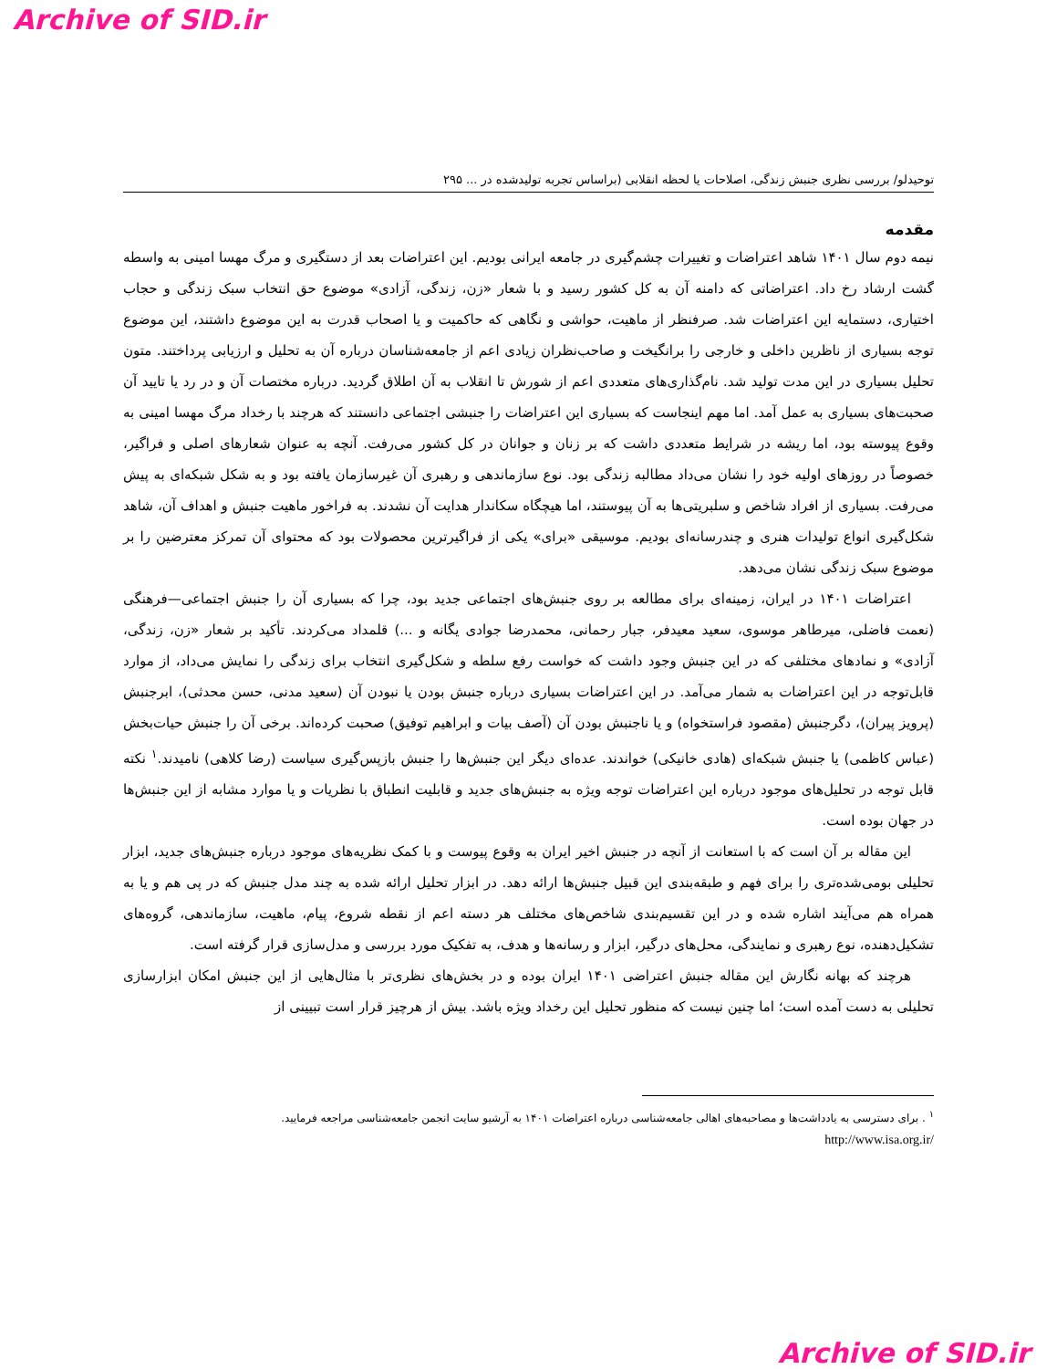Archive of SID.ir
توحیدلو/ بررسی نظری جنبش زندگی، اصلاحات یا لحظه انقلابی (براساس تجربه تولیدشده در ... ۲۹۵
مقدمه
نیمه دوم سال ۱۴۰۱ شاهد اعتراضات و تغییرات چشم‌گیری در جامعه ایرانی بودیم. این اعتراضات بعد از دستگیری و مرگ مهسا امینی به واسطه گشت ارشاد رخ داد. اعتراضاتی که دامنه آن به کل کشور رسید و با شعار «زن، زندگی، آزادی» موضوع حق انتخاب سبک زندگی و حجاب اختیاری، دستمایه این اعتراضات شد. صرفنظر از ماهیت، حواشی و نگاهی که حاکمیت و یا اصحاب قدرت به این موضوع داشتند، این موضوع توجه بسیاری از ناظرین داخلی و خارجی را برانگیخت و صاحب‌نظران زیادی اعم از جامعه‌شناسان درباره آن به تحلیل و ارزیابی پرداختند. متون تحلیل بسیاری در این مدت تولید شد. نام‌گذاری‌های متعددی اعم از شورش تا انقلاب به آن اطلاق گردید. درباره مختصات آن و در رد یا تایید آن صحبت‌های بسیاری به عمل آمد. اما مهم اینجاست که بسیاری این اعتراضات را جنبشی اجتماعی دانستند که هرچند با رخداد مرگ مهسا امینی به وقوع پیوسته بود، اما ریشه در شرایط متعددی داشت که بر زنان و جوانان در کل کشور می‌رفت. آنچه به عنوان شعارهای اصلی و فراگیر، خصوصاً در روزهای اولیه خود را نشان می‌داد مطالبه زندگی بود. نوع سازماندهی و رهبری آن غیرسازمان یافته بود و به شکل شبکه‌ای به پیش می‌رفت. بسیاری از افراد شاخص و سلبریتی‌ها به آن پیوستند، اما هیچگاه سکاندار هدایت آن نشدند. به فراخور ماهیت جنبش و اهداف آن، شاهد شکل‌گیری انواع تولیدات هنری و چندرسانه‌ای بودیم. موسیقی «برای» یکی از فراگیرترین محصولات بود که محتوای آن تمرکز معترضین را بر موضوع سبک زندگی نشان می‌دهد.
اعتراضات ۱۴۰۱ در ایران، زمینه‌ای برای مطالعه بر روی جنبش‌های اجتماعی جدید بود، چرا که بسیاری آن را جنبش اجتماعی—فرهنگی (نعمت فاضلی، میرطاهر موسوی، سعید معیدفر، جبار رحمانی، محمدرضا جوادی یگانه و ...) قلمداد می‌کردند. تأکید بر شعار «زن، زندگی، آزادی» و نمادهای مختلفی که در این جنبش وجود داشت که خواست رفع سلطه و شکل‌گیری انتخاب برای زندگی را نمایش می‌داد، از موارد قابل‌توجه در این اعتراضات به شمار می‌آمد. در این اعتراضات بسیاری درباره جنبش بودن یا نبودن آن (سعید مدنی، حسن محدثی)، ابرجنبش (پرویز پیران)، دگرجنبش (مقصود فراستخواه) و یا ناجنبش بودن آن (آصف بیات و ابراهیم توفیق) صحبت کرده‌اند. برخی آن را جنبش حیات‌بخش (عباس کاظمی) یا جنبش شبکه‌ای (هادی خانیکی) خواندند. عده‌ای دیگر این جنبش‌ها را جنبش بازپس‌گیری سیاست (رضا کلاهی) نامیدند.<sup>۱</sup> نکته قابل توجه در تحلیل‌های موجود درباره این اعتراضات توجه ویژه به جنبش‌های جدید و قابلیت انطباق با نظریات و یا موارد مشابه از این جنبش‌ها در جهان بوده است.
این مقاله بر آن است که با استعانت از آنچه در جنبش اخیر ایران به وقوع پیوست و با کمک نظریه‌های موجود درباره جنبش‌های جدید، ابزار تحلیلی بومی‌شده‌تری را برای فهم و طبقه‌بندی این قبیل جنبش‌ها ارائه دهد. در ابزار تحلیل ارائه شده به چند مدل جنبش که در پی هم و یا به همراه هم می‌آیند اشاره شده و در این تقسیم‌بندی شاخص‌های مختلف هر دسته اعم از نقطه شروع، پیام، ماهیت، سازماندهی، گروه‌های تشکیل‌دهنده، نوع رهبری و نمایندگی، محل‌های درگیر، ابزار و رسانه‌ها و هدف، به تفکیک مورد بررسی و مدل‌سازی قرار گرفته است.
هرچند که بهانه نگارش این مقاله جنبش اعتراضی ۱۴۰۱ ایران بوده و در بخش‌های نظری‌تر با مثال‌هایی از این جنبش امکان ابزارسازی تحلیلی به دست آمده است؛ اما چنین نیست که منظور تحلیل این رخداد ویژه باشد. بیش از هرچیز قرار است تبیینی از
<sup>۱</sup> . برای دسترسی به یادداشت‌ها و مصاحبه‌های اهالی جامعه‌شناسی درباره اعتراضات ۱۴۰۱ به آرشیو سایت انجمن جامعه‌شناسی مراجعه فرمایید.
http://www.isa.org.ir/
Archive of SID.ir